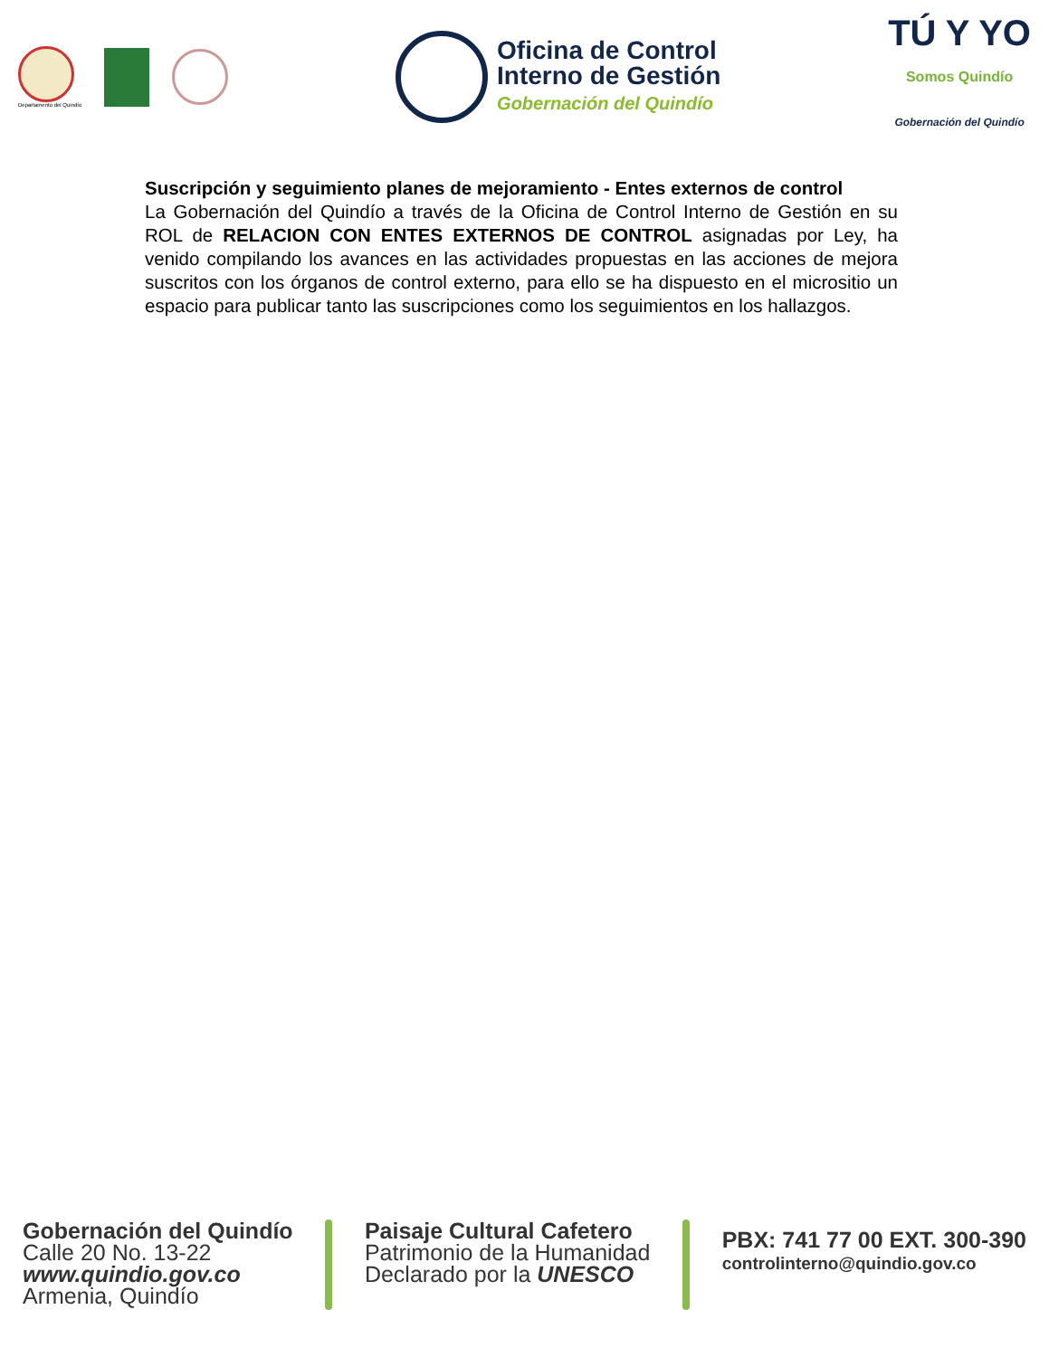Departamento del Quindío
Oficina de Control
Interno de Gestión
Gobernación del Quindío
TÚ Y YO
Somos Quindío
Gobernación del Quindío
Suscripción y seguimiento planes de mejoramiento - Entes externos de control
La Gobernación del Quindío a través de la Oficina de Control Interno de Gestión en su ROL de RELACION CON ENTES EXTERNOS DE CONTROL asignadas por Ley, ha venido compilando los avances en las actividades propuestas en las acciones de mejora suscritos con los órganos de control externo, para ello se ha dispuesto en el micrositio un espacio para publicar tanto las suscripciones como los seguimientos en los hallazgos.
Gobernación del Quindío
Calle 20 No. 13-22
www.quindio.gov.co
Armenia, Quindío
Paisaje Cultural Cafetero
Patrimonio de la Humanidad
Declarado por la UNESCO
PBX: 741 77 00 EXT. 300-390
controlinterno@quindio.gov.co